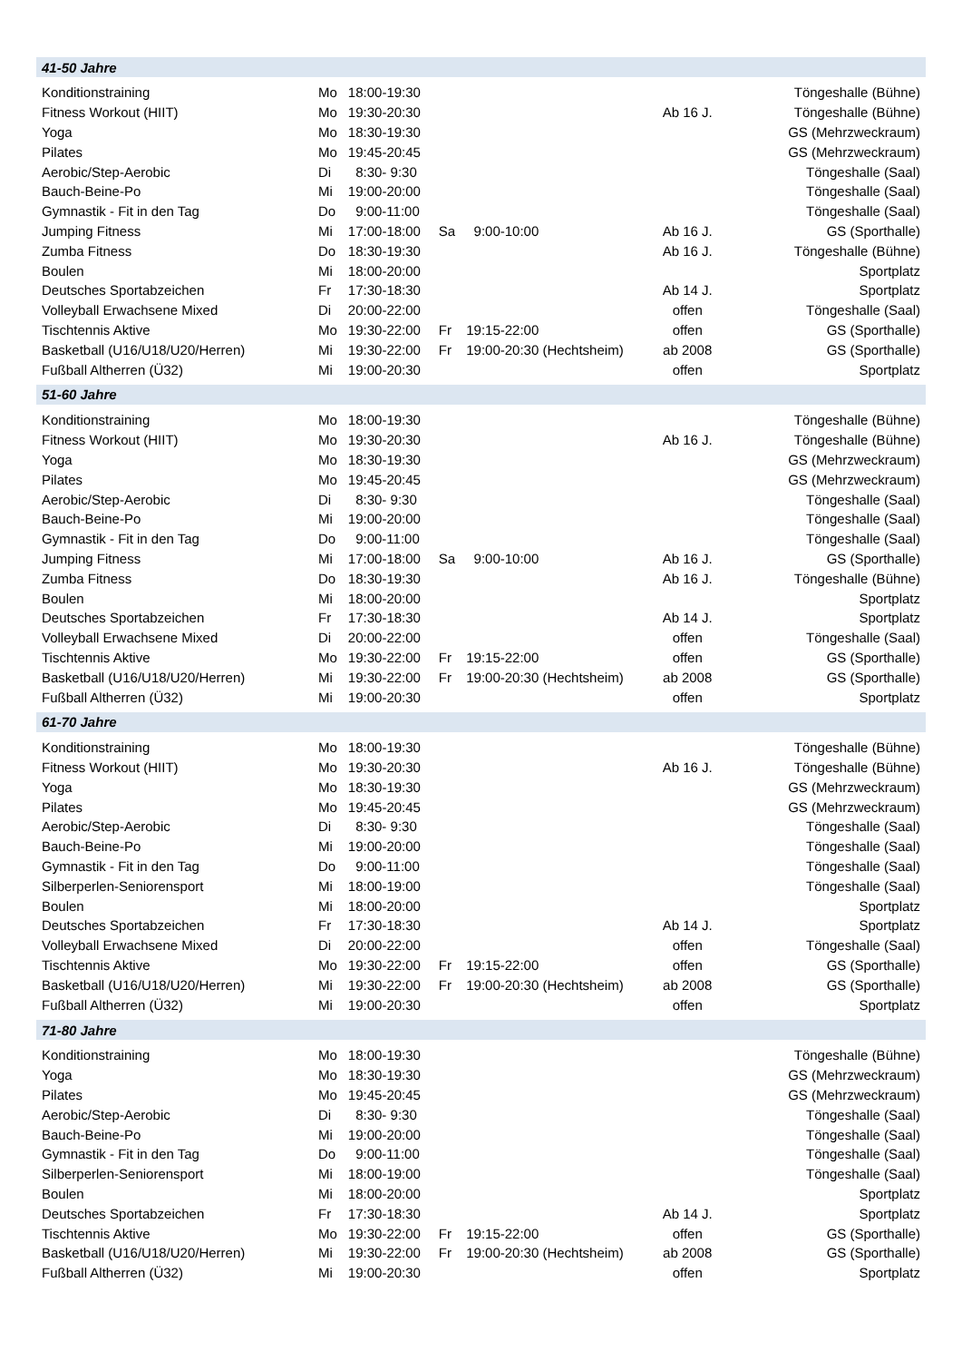| 41-50 Jahre | | | | | | |
| Konditionstraining | Mo | 18:00-19:30 | | | | Töngeshalle (Bühne) |
| Fitness Workout (HIIT) | Mo | 19:30-20:30 | | | Ab 16 J. | Töngeshalle (Bühne) |
| Yoga | Mo | 18:30-19:30 | | | | GS (Mehrzweckraum) |
| Pilates | Mo | 19:45-20:45 | | | | GS (Mehrzweckraum) |
| Aerobic/Step-Aerobic | Di | 8:30- 9:30 | | | | Töngeshalle (Saal) |
| Bauch-Beine-Po | Mi | 19:00-20:00 | | | | Töngeshalle (Saal) |
| Gymnastik - Fit in den Tag | Do | 9:00-11:00 | | | | Töngeshalle (Saal) |
| Jumping Fitness | Mi | 17:00-18:00 | Sa | 9:00-10:00 | Ab 16 J. | GS (Sporthalle) |
| Zumba Fitness | Do | 18:30-19:30 | | | Ab 16 J. | Töngeshalle (Bühne) |
| Boulen | Mi | 18:00-20:00 | | | | Sportplatz |
| Deutsches Sportabzeichen | Fr | 17:30-18:30 | | | Ab 14 J. | Sportplatz |
| Volleyball Erwachsene Mixed | Di | 20:00-22:00 | | | offen | Töngeshalle (Saal) |
| Tischtennis Aktive | Mo | 19:30-22:00 | Fr | 19:15-22:00 | offen | GS (Sporthalle) |
| Basketball (U16/U18/U20/Herren) | Mi | 19:30-22:00 | Fr | 19:00-20:30 (Hechtsheim) | ab 2008 | GS (Sporthalle) |
| Fußball Altherren (Ü32) | Mi | 19:00-20:30 | | | offen | Sportplatz |
| 51-60 Jahre | | | | | | |
| Konditionstraining | Mo | 18:00-19:30 | | | | Töngeshalle (Bühne) |
| Fitness Workout (HIIT) | Mo | 19:30-20:30 | | | Ab 16 J. | Töngeshalle (Bühne) |
| Yoga | Mo | 18:30-19:30 | | | | GS (Mehrzweckraum) |
| Pilates | Mo | 19:45-20:45 | | | | GS (Mehrzweckraum) |
| Aerobic/Step-Aerobic | Di | 8:30- 9:30 | | | | Töngeshalle (Saal) |
| Bauch-Beine-Po | Mi | 19:00-20:00 | | | | Töngeshalle (Saal) |
| Gymnastik - Fit in den Tag | Do | 9:00-11:00 | | | | Töngeshalle (Saal) |
| Jumping Fitness | Mi | 17:00-18:00 | Sa | 9:00-10:00 | Ab 16 J. | GS (Sporthalle) |
| Zumba Fitness | Do | 18:30-19:30 | | | Ab 16 J. | Töngeshalle (Bühne) |
| Boulen | Mi | 18:00-20:00 | | | | Sportplatz |
| Deutsches Sportabzeichen | Fr | 17:30-18:30 | | | Ab 14 J. | Sportplatz |
| Volleyball Erwachsene Mixed | Di | 20:00-22:00 | | | offen | Töngeshalle (Saal) |
| Tischtennis Aktive | Mo | 19:30-22:00 | Fr | 19:15-22:00 | offen | GS (Sporthalle) |
| Basketball (U16/U18/U20/Herren) | Mi | 19:30-22:00 | Fr | 19:00-20:30 (Hechtsheim) | ab 2008 | GS (Sporthalle) |
| Fußball Altherren (Ü32) | Mi | 19:00-20:30 | | | offen | Sportplatz |
| 61-70 Jahre | | | | | | |
| Konditionstraining | Mo | 18:00-19:30 | | | | Töngeshalle (Bühne) |
| Fitness Workout (HIIT) | Mo | 19:30-20:30 | | | Ab 16 J. | Töngeshalle (Bühne) |
| Yoga | Mo | 18:30-19:30 | | | | GS (Mehrzweckraum) |
| Pilates | Mo | 19:45-20:45 | | | | GS (Mehrzweckraum) |
| Aerobic/Step-Aerobic | Di | 8:30- 9:30 | | | | Töngeshalle (Saal) |
| Bauch-Beine-Po | Mi | 19:00-20:00 | | | | Töngeshalle (Saal) |
| Gymnastik - Fit in den Tag | Do | 9:00-11:00 | | | | Töngeshalle (Saal) |
| Silberperlen-Seniorensport | Mi | 18:00-19:00 | | | | Töngeshalle (Saal) |
| Boulen | Mi | 18:00-20:00 | | | | Sportplatz |
| Deutsches Sportabzeichen | Fr | 17:30-18:30 | | | Ab 14 J. | Sportplatz |
| Volleyball Erwachsene Mixed | Di | 20:00-22:00 | | | offen | Töngeshalle (Saal) |
| Tischtennis Aktive | Mo | 19:30-22:00 | Fr | 19:15-22:00 | offen | GS (Sporthalle) |
| Basketball (U16/U18/U20/Herren) | Mi | 19:30-22:00 | Fr | 19:00-20:30 (Hechtsheim) | ab 2008 | GS (Sporthalle) |
| Fußball Altherren (Ü32) | Mi | 19:00-20:30 | | | offen | Sportplatz |
| 71-80 Jahre | | | | | | |
| Konditionstraining | Mo | 18:00-19:30 | | | | Töngeshalle (Bühne) |
| Yoga | Mo | 18:30-19:30 | | | | GS (Mehrzweckraum) |
| Pilates | Mo | 19:45-20:45 | | | | GS (Mehrzweckraum) |
| Aerobic/Step-Aerobic | Di | 8:30- 9:30 | | | | Töngeshalle (Saal) |
| Bauch-Beine-Po | Mi | 19:00-20:00 | | | | Töngeshalle (Saal) |
| Gymnastik - Fit in den Tag | Do | 9:00-11:00 | | | | Töngeshalle (Saal) |
| Silberperlen-Seniorensport | Mi | 18:00-19:00 | | | | Töngeshalle (Saal) |
| Boulen | Mi | 18:00-20:00 | | | | Sportplatz |
| Deutsches Sportabzeichen | Fr | 17:30-18:30 | | | Ab 14 J. | Sportplatz |
| Tischtennis Aktive | Mo | 19:30-22:00 | Fr | 19:15-22:00 | offen | GS (Sporthalle) |
| Basketball (U16/U18/U20/Herren) | Mi | 19:30-22:00 | Fr | 19:00-20:30 (Hechtsheim) | ab 2008 | GS (Sporthalle) |
| Fußball Altherren (Ü32) | Mi | 19:00-20:30 | | | offen | Sportplatz |